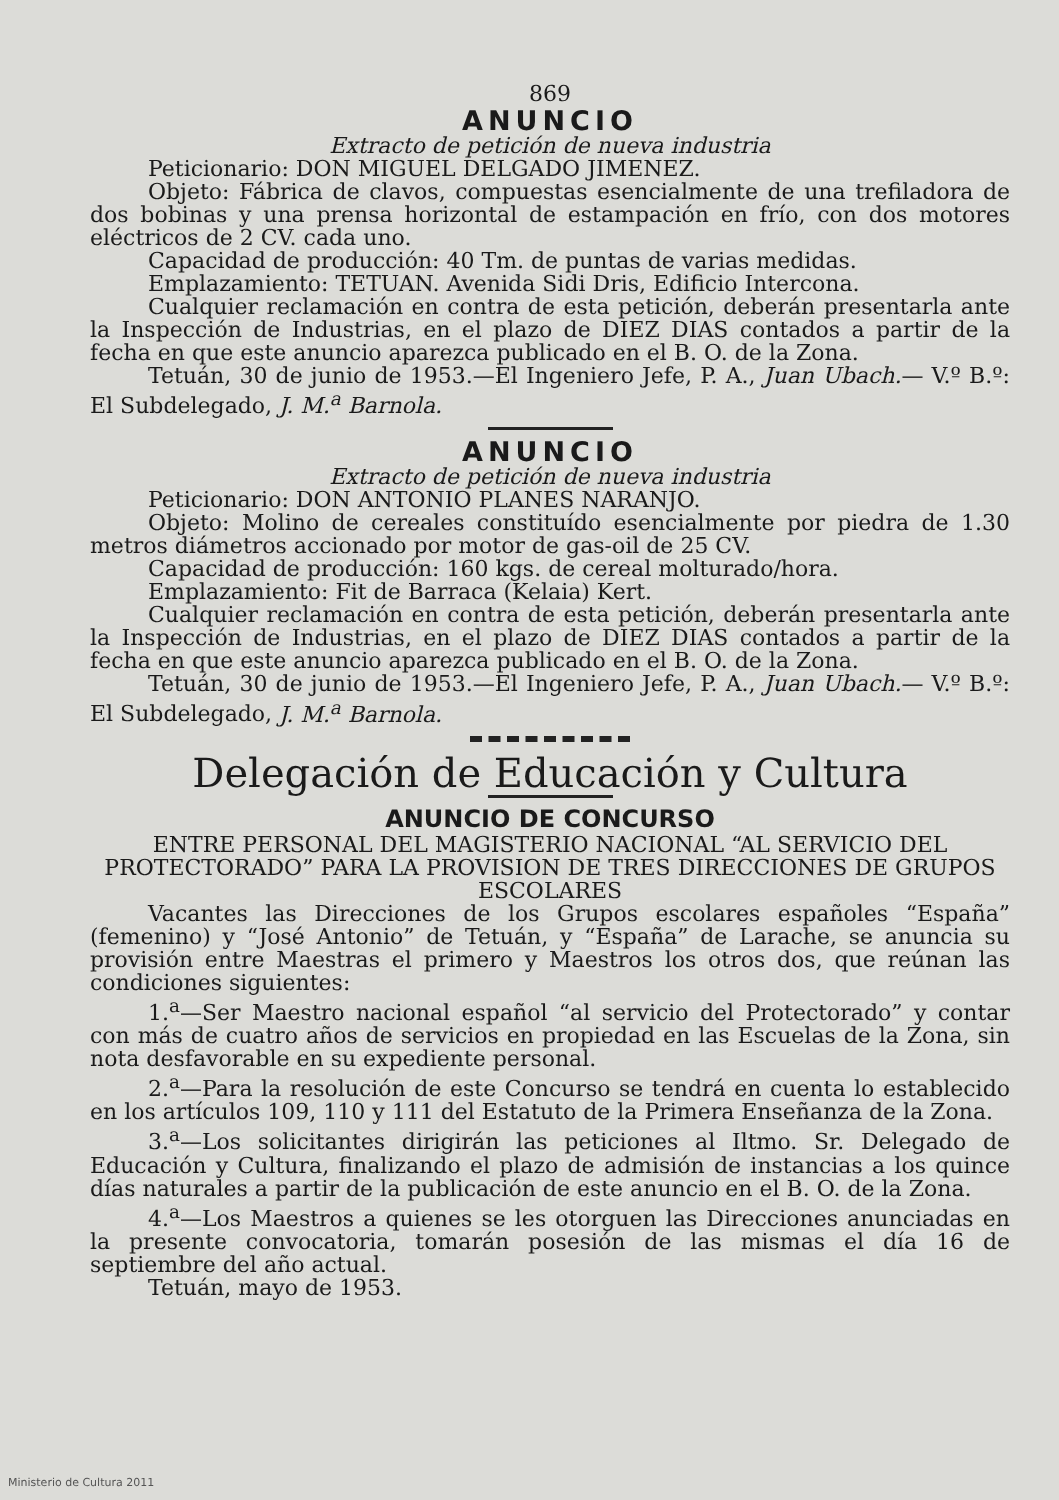869
ANUNCIO
Extracto de petición de nueva industria
Peticionario: DON MIGUEL DELGADO JIMENEZ.
Objeto: Fábrica de clavos, compuestas esencialmente de una trefiladora de dos bobinas y una prensa horizontal de estampación en frío, con dos motores eléctricos de 2 CV. cada uno.
Capacidad de producción: 40 Tm. de puntas de varias medidas.
Emplazamiento: TETUAN. Avenida Sidi Dris, Edificio Intercona.
Cualquier reclamación en contra de esta petición, deberán presentarla ante la Inspección de Industrias, en el plazo de DIEZ DIAS contados a partir de la fecha en que este anuncio aparezca publicado en el B. O. de la Zona.
Tetuán, 30 de junio de 1953.—El Ingeniero Jefe, P. A., Juan Ubach.— V.º B.º: El Subdelegado, J. M.<sup>a</sup> Barnola.
ANUNCIO
Extracto de petición de nueva industria
Peticionario: DON ANTONIO PLANES NARANJO.
Objeto: Molino de cereales constituído esencialmente por piedra de 1.30 metros diámetros accionado por motor de gas-oil de 25 CV.
Capacidad de producción: 160 kgs. de cereal molturado/hora.
Emplazamiento: Fit de Barraca (Kelaia) Kert.
Cualquier reclamación en contra de esta petición, deberán presentarla ante la Inspección de Industrias, en el plazo de DIEZ DIAS contados a partir de la fecha en que este anuncio aparezca publicado en el B. O. de la Zona.
Tetuán, 30 de junio de 1953.—El Ingeniero Jefe, P. A., Juan Ubach.— V.º B.º: El Subdelegado, J. M.<sup>a</sup> Barnola.
Delegación de Educación y Cultura
ANUNCIO DE CONCURSO
ENTRE PERSONAL DEL MAGISTERIO NACIONAL “AL SERVICIO DEL PROTECTORADO” PARA LA PROVISION DE TRES DIRECCIONES DE GRUPOS ESCOLARES
Vacantes las Direcciones de los Grupos escolares españoles “España” (femenino) y “José Antonio” de Tetuán, y “España” de Larache, se anuncia su provisión entre Maestras el primero y Maestros los otros dos, que reúnan las condiciones siguientes:
1.<sup>a</sup>—Ser Maestro nacional español “al servicio del Protectorado” y contar con más de cuatro años de servicios en propiedad en las Escuelas de la Zona, sin nota desfavorable en su expediente personal.
2.<sup>a</sup>—Para la resolución de este Concurso se tendrá en cuenta lo establecido en los artículos 109, 110 y 111 del Estatuto de la Primera Enseñanza de la Zona.
3.<sup>a</sup>—Los solicitantes dirigirán las peticiones al Iltmo. Sr. Delegado de Educación y Cultura, finalizando el plazo de admisión de instancias a los quince días naturales a partir de la publicación de este anuncio en el B. O. de la Zona.
4.<sup>a</sup>—Los Maestros a quienes se les otorguen las Direcciones anunciadas en la presente convocatoria, tomarán posesión de las mismas el día 16 de septiembre del año actual.
Tetuán, mayo de 1953.
Ministerio de Cultura 2011